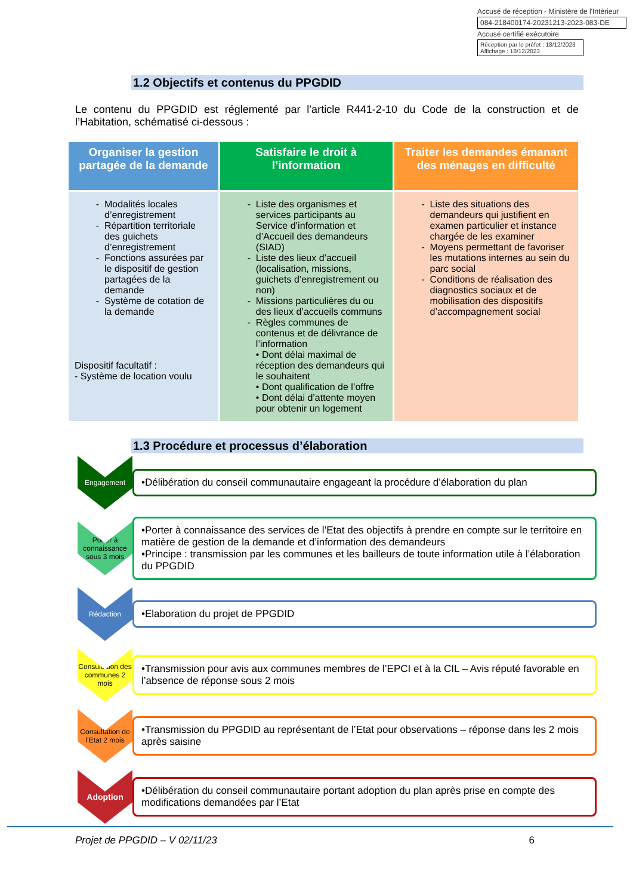Accusé de réception - Ministère de l'Intérieur
084-218400174-20231213-2023-083-DE
Accusé certifié exécutoire
Réception par le préfet : 18/12/2023
Affichage : 18/12/2023
1.2 Objectifs et contenus du PPGDID
Le contenu du PPGDID est réglementé par l’article R441-2-10 du Code de la construction et de l’Habitation, schématisé ci-dessous :
| Organiser la gestion partagée de la demande | Satisfaire le droit à l’information | Traiter les demandes émanant des ménages en difficulté |
| --- | --- | --- |
| Modalités locales d’enregistrement Répartition territoriale des guichets d’enregistrement Fonctions assurées par le dispositif de gestion partagées de la demande Système de cotation de la demande Dispositif facultatif : - Système de location voulu | Liste des organismes et services participants au Service d’information et d’Accueil des demandeurs (SIAD) Liste des lieux d’accueil (localisation, missions, guichets d’enregistrement ou non) Missions particulières du ou des lieux d’accueils communs Règles communes de contenus et de délivrance de l’information • Dont délai maximal de réception des demandeurs qui le souhaitent • Dont qualification de l’offre • Dont délai d’attente moyen pour obtenir un logement | Liste des situations des demandeurs qui justifient en examen particulier et instance chargée de les examiner Moyens permettant de favoriser les mutations internes au sein du parc social Conditions de réalisation des diagnostics sociaux et de mobilisation des dispositifs d’accompagnement social |
1.3 Procédure et processus d’élaboration
Engagement
•Délibération du conseil communautaire engageant la procédure d’élaboration du plan
Porter à connaissance sous 3 mois
•Porter à connaissance des services de l’Etat des objectifs à prendre en compte sur le territoire en matière de gestion de la demande et d’information des demandeurs
•Principe : transmission par les communes et les bailleurs de toute information utile à l’élaboration du PPGDID
Rédaction
•Elaboration du projet de PPGDID
Consultation des communes 2 mois
•Transmission pour avis aux communes membres de l’EPCI et à la CIL – Avis réputé favorable en l’absence de réponse sous 2 mois
Consultation de l’Etat 2 mois
•Transmission du PPGDID au représentant de l’Etat pour observations – réponse dans les 2 mois après saisine
Adoption
•Délibération du conseil communautaire portant adoption du plan après prise en compte des modifications demandées par l’Etat
Projet de PPGDID – V 02/11/23 6